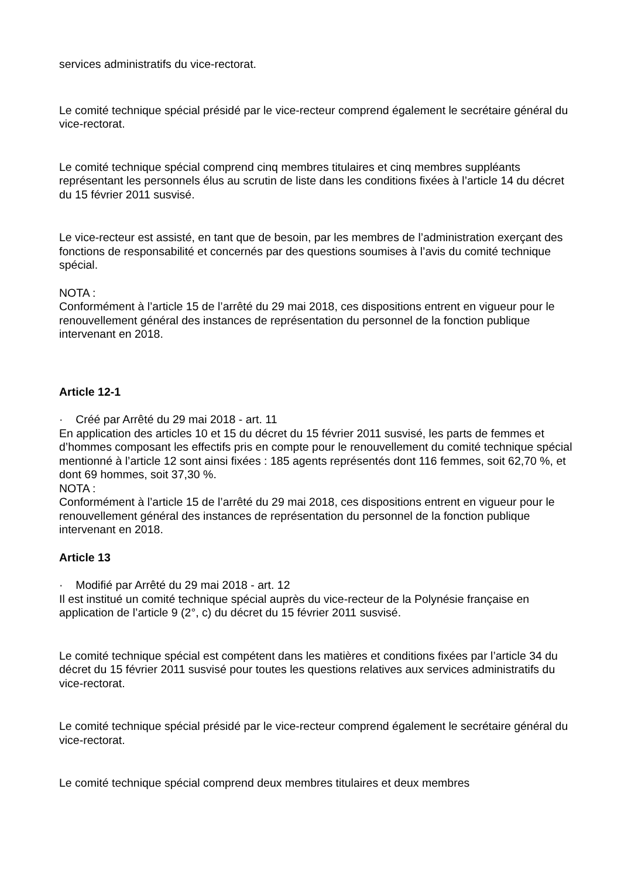services administratifs du vice-rectorat.
Le comité technique spécial présidé par le vice-recteur comprend également le secrétaire général du vice-rectorat.
Le comité technique spécial comprend cinq membres titulaires et cinq membres suppléants représentant les personnels élus au scrutin de liste dans les conditions fixées à l’article 14 du décret du 15 février 2011 susvisé.
Le vice-recteur est assisté, en tant que de besoin, par les membres de l’administration exerçant des fonctions de responsabilité et concernés par des questions soumises à l’avis du comité technique spécial.
NOTA :
Conformément à l’article 15 de l’arrêté du 29 mai 2018, ces dispositions entrent en vigueur pour le renouvellement général des instances de représentation du personnel de la fonction publique intervenant en 2018.
Article 12-1
· Créé par Arrêté du 29 mai 2018 - art. 11
En application des articles 10 et 15 du décret du 15 février 2011 susvisé, les parts de femmes et d’hommes composant les effectifs pris en compte pour le renouvellement du comité technique spécial mentionné à l’article 12 sont ainsi fixées : 185 agents représentés dont 116 femmes, soit 62,70 %, et dont 69 hommes, soit 37,30 %.
NOTA :
Conformément à l’article 15 de l’arrêté du 29 mai 2018, ces dispositions entrent en vigueur pour le renouvellement général des instances de représentation du personnel de la fonction publique intervenant en 2018.
Article 13
· Modifié par Arrêté du 29 mai 2018 - art. 12
Il est institué un comité technique spécial auprès du vice-recteur de la Polynésie française en application de l’article 9 (2°, c) du décret du 15 février 2011 susvisé.
Le comité technique spécial est compétent dans les matières et conditions fixées par l’article 34 du décret du 15 février 2011 susvisé pour toutes les questions relatives aux services administratifs du vice-rectorat.
Le comité technique spécial présidé par le vice-recteur comprend également le secrétaire général du vice-rectorat.
Le comité technique spécial comprend deux membres titulaires et deux membres